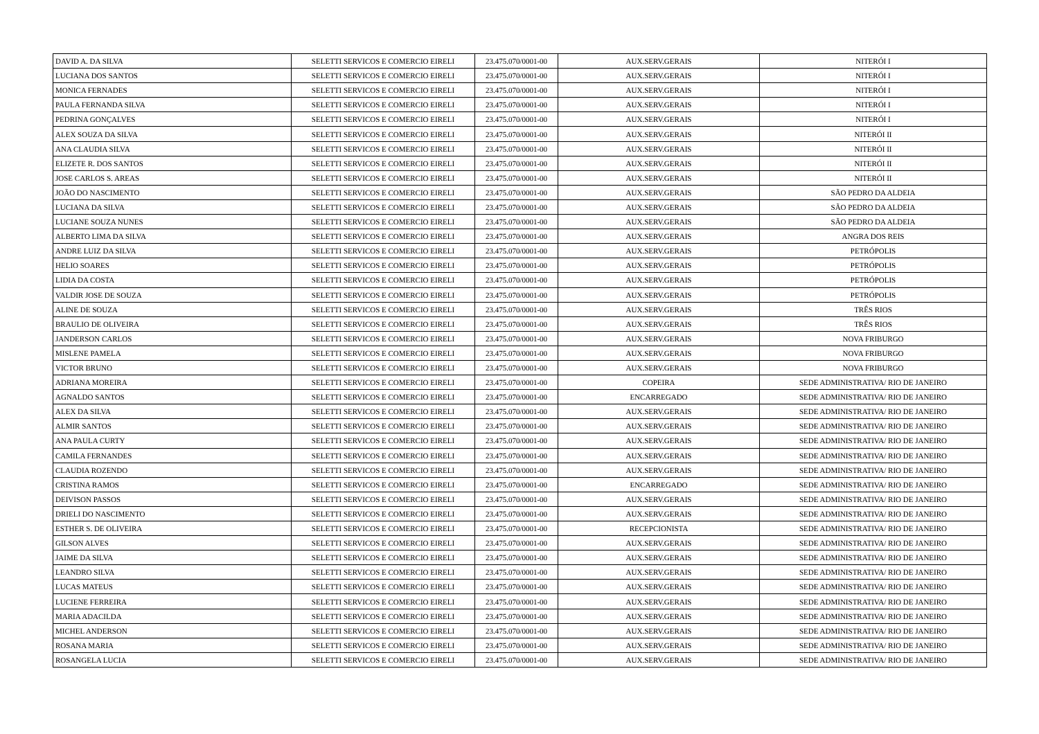| DAVID A. DA SILVA | SELETTI SERVICOS E COMERCIO EIRELI | 23.475.070/0001-00 | AUX.SERV.GERAIS | NITERÓI I |
| LUCIANA DOS SANTOS | SELETTI SERVICOS E COMERCIO EIRELI | 23.475.070/0001-00 | AUX.SERV.GERAIS | NITERÓI I |
| MONICA FERNADES | SELETTI SERVICOS E COMERCIO EIRELI | 23.475.070/0001-00 | AUX.SERV.GERAIS | NITERÓI I |
| PAULA FERNANDA SILVA | SELETTI SERVICOS E COMERCIO EIRELI | 23.475.070/0001-00 | AUX.SERV.GERAIS | NITERÓI I |
| PEDRINA GONÇALVES | SELETTI SERVICOS E COMERCIO EIRELI | 23.475.070/0001-00 | AUX.SERV.GERAIS | NITERÓI I |
| ALEX SOUZA DA SILVA | SELETTI SERVICOS E COMERCIO EIRELI | 23.475.070/0001-00 | AUX.SERV.GERAIS | NITERÓI II |
| ANA CLAUDIA SILVA | SELETTI SERVICOS E COMERCIO EIRELI | 23.475.070/0001-00 | AUX.SERV.GERAIS | NITERÓI II |
| ELIZETE R. DOS SANTOS | SELETTI SERVICOS E COMERCIO EIRELI | 23.475.070/0001-00 | AUX.SERV.GERAIS | NITERÓI II |
| JOSE CARLOS S. AREAS | SELETTI SERVICOS E COMERCIO EIRELI | 23.475.070/0001-00 | AUX.SERV.GERAIS | NITERÓI II |
| JOÃO DO NASCIMENTO | SELETTI SERVICOS E COMERCIO EIRELI | 23.475.070/0001-00 | AUX.SERV.GERAIS | SÃO PEDRO DA ALDEIA |
| LUCIANA DA SILVA | SELETTI SERVICOS E COMERCIO EIRELI | 23.475.070/0001-00 | AUX.SERV.GERAIS | SÃO PEDRO DA ALDEIA |
| LUCIANE SOUZA NUNES | SELETTI SERVICOS E COMERCIO EIRELI | 23.475.070/0001-00 | AUX.SERV.GERAIS | SÃO PEDRO DA ALDEIA |
| ALBERTO LIMA DA SILVA | SELETTI SERVICOS E COMERCIO EIRELI | 23.475.070/0001-00 | AUX.SERV.GERAIS | ANGRA DOS REIS |
| ANDRE LUIZ DA SILVA | SELETTI SERVICOS E COMERCIO EIRELI | 23.475.070/0001-00 | AUX.SERV.GERAIS | PETRÓPOLIS |
| HELIO SOARES | SELETTI SERVICOS E COMERCIO EIRELI | 23.475.070/0001-00 | AUX.SERV.GERAIS | PETRÓPOLIS |
| LIDIA DA COSTA | SELETTI SERVICOS E COMERCIO EIRELI | 23.475.070/0001-00 | AUX.SERV.GERAIS | PETRÓPOLIS |
| VALDIR JOSE DE SOUZA | SELETTI SERVICOS E COMERCIO EIRELI | 23.475.070/0001-00 | AUX.SERV.GERAIS | PETRÓPOLIS |
| ALINE DE SOUZA | SELETTI SERVICOS E COMERCIO EIRELI | 23.475.070/0001-00 | AUX.SERV.GERAIS | TRÊS RIOS |
| BRAULIO DE OLIVEIRA | SELETTI SERVICOS E COMERCIO EIRELI | 23.475.070/0001-00 | AUX.SERV.GERAIS | TRÊS RIOS |
| JANDERSON CARLOS | SELETTI SERVICOS E COMERCIO EIRELI | 23.475.070/0001-00 | AUX.SERV.GERAIS | NOVA FRIBURGO |
| MISLENE PAMELA | SELETTI SERVICOS E COMERCIO EIRELI | 23.475.070/0001-00 | AUX.SERV.GERAIS | NOVA FRIBURGO |
| VICTOR BRUNO | SELETTI SERVICOS E COMERCIO EIRELI | 23.475.070/0001-00 | AUX.SERV.GERAIS | NOVA FRIBURGO |
| ADRIANA MOREIRA | SELETTI SERVICOS E COMERCIO EIRELI | 23.475.070/0001-00 | COPEIRA | SEDE ADMINISTRATIVA/ RIO DE JANEIRO |
| AGNALDO SANTOS | SELETTI SERVICOS E COMERCIO EIRELI | 23.475.070/0001-00 | ENCARREGADO | SEDE ADMINISTRATIVA/ RIO DE JANEIRO |
| ALEX DA SILVA | SELETTI SERVICOS E COMERCIO EIRELI | 23.475.070/0001-00 | AUX.SERV.GERAIS | SEDE ADMINISTRATIVA/ RIO DE JANEIRO |
| ALMIR SANTOS | SELETTI SERVICOS E COMERCIO EIRELI | 23.475.070/0001-00 | AUX.SERV.GERAIS | SEDE ADMINISTRATIVA/ RIO DE JANEIRO |
| ANA PAULA CURTY | SELETTI SERVICOS E COMERCIO EIRELI | 23.475.070/0001-00 | AUX.SERV.GERAIS | SEDE ADMINISTRATIVA/ RIO DE JANEIRO |
| CAMILA FERNANDES | SELETTI SERVICOS E COMERCIO EIRELI | 23.475.070/0001-00 | AUX.SERV.GERAIS | SEDE ADMINISTRATIVA/ RIO DE JANEIRO |
| CLAUDIA ROZENDO | SELETTI SERVICOS E COMERCIO EIRELI | 23.475.070/0001-00 | AUX.SERV.GERAIS | SEDE ADMINISTRATIVA/ RIO DE JANEIRO |
| CRISTINA RAMOS | SELETTI SERVICOS E COMERCIO EIRELI | 23.475.070/0001-00 | ENCARREGADO | SEDE ADMINISTRATIVA/ RIO DE JANEIRO |
| DEIVISON PASSOS | SELETTI SERVICOS E COMERCIO EIRELI | 23.475.070/0001-00 | AUX.SERV.GERAIS | SEDE ADMINISTRATIVA/ RIO DE JANEIRO |
| DRIELI DO NASCIMENTO | SELETTI SERVICOS E COMERCIO EIRELI | 23.475.070/0001-00 | AUX.SERV.GERAIS | SEDE ADMINISTRATIVA/ RIO DE JANEIRO |
| ESTHER S. DE OLIVEIRA | SELETTI SERVICOS E COMERCIO EIRELI | 23.475.070/0001-00 | RECEPCIONISTA | SEDE ADMINISTRATIVA/ RIO DE JANEIRO |
| GILSON ALVES | SELETTI SERVICOS E COMERCIO EIRELI | 23.475.070/0001-00 | AUX.SERV.GERAIS | SEDE ADMINISTRATIVA/ RIO DE JANEIRO |
| JAIME DA SILVA | SELETTI SERVICOS E COMERCIO EIRELI | 23.475.070/0001-00 | AUX.SERV.GERAIS | SEDE ADMINISTRATIVA/ RIO DE JANEIRO |
| LEANDRO SILVA | SELETTI SERVICOS E COMERCIO EIRELI | 23.475.070/0001-00 | AUX.SERV.GERAIS | SEDE ADMINISTRATIVA/ RIO DE JANEIRO |
| LUCAS MATEUS | SELETTI SERVICOS E COMERCIO EIRELI | 23.475.070/0001-00 | AUX.SERV.GERAIS | SEDE ADMINISTRATIVA/ RIO DE JANEIRO |
| LUCIENE FERREIRA | SELETTI SERVICOS E COMERCIO EIRELI | 23.475.070/0001-00 | AUX.SERV.GERAIS | SEDE ADMINISTRATIVA/ RIO DE JANEIRO |
| MARIA ADACILDA | SELETTI SERVICOS E COMERCIO EIRELI | 23.475.070/0001-00 | AUX.SERV.GERAIS | SEDE ADMINISTRATIVA/ RIO DE JANEIRO |
| MICHEL ANDERSON | SELETTI SERVICOS E COMERCIO EIRELI | 23.475.070/0001-00 | AUX.SERV.GERAIS | SEDE ADMINISTRATIVA/ RIO DE JANEIRO |
| ROSANA MARIA | SELETTI SERVICOS E COMERCIO EIRELI | 23.475.070/0001-00 | AUX.SERV.GERAIS | SEDE ADMINISTRATIVA/ RIO DE JANEIRO |
| ROSANGELA LUCIA | SELETTI SERVICOS E COMERCIO EIRELI | 23.475.070/0001-00 | AUX.SERV.GERAIS | SEDE ADMINISTRATIVA/ RIO DE JANEIRO |